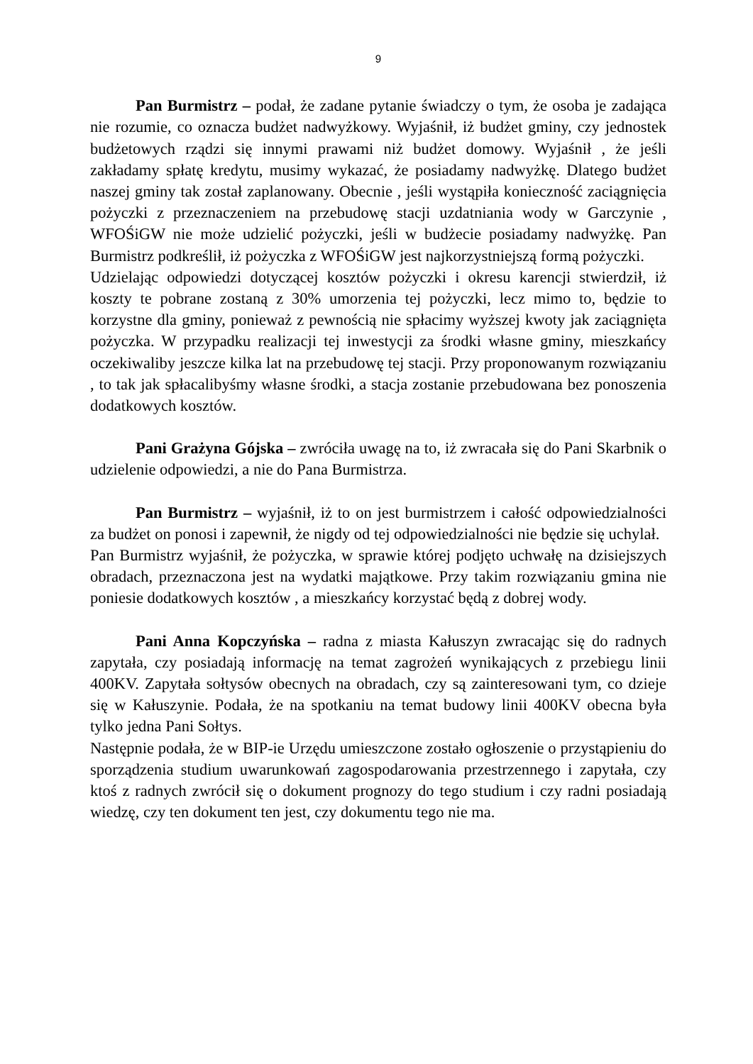9
Pan Burmistrz – podał, że zadane pytanie świadczy o tym, że osoba je zadająca nie rozumie, co oznacza budżet nadwyżkowy. Wyjaśnił, iż budżet gminy, czy jednostek budżetowych rządzi się innymi prawami niż budżet domowy. Wyjaśnił , że jeśli zakładamy spłatę kredytu, musimy wykazać, że posiadamy nadwyżkę. Dlatego budżet naszej gminy tak został zaplanowany. Obecnie , jeśli wystąpiła konieczność zaciągnięcia pożyczki z przeznaczeniem na przebudowę stacji uzdatniania wody w Garczynie , WFOŚiGW nie może udzielić pożyczki, jeśli w budżecie posiadamy nadwyżkę. Pan Burmistrz podkreślił, iż pożyczka z WFOŚiGW jest najkorzystniejszą formą pożyczki.
Udzielając odpowiedzi dotyczącej kosztów pożyczki i okresu karencji stwierdził, iż koszty te pobrane zostaną z 30% umorzenia tej pożyczki, lecz mimo to, będzie to korzystne dla gminy, ponieważ z pewnością nie spłacimy wyższej kwoty jak zaciągnięta pożyczka. W przypadku realizacji tej inwestycji za środki własne gminy, mieszkańcy oczekiwaliby jeszcze kilka lat na przebudowę tej stacji. Przy proponowanym rozwiązaniu , to tak jak spłacalibyśmy własne środki, a stacja zostanie przebudowana bez ponoszenia dodatkowych kosztów.
Pani Grażyna Gójska – zwróciła uwagę na to, iż zwracała się do Pani Skarbnik o udzielenie odpowiedzi, a nie do Pana Burmistrza.
Pan Burmistrz – wyjaśnił, iż to on jest burmistrzem i całość odpowiedzialności za budżet on ponosi i zapewnił, że nigdy od tej odpowiedzialności nie będzie się uchylał.
Pan Burmistrz wyjaśnił, że pożyczka, w sprawie której podjęto uchwałę na dzisiejszych obradach, przeznaczona jest na wydatki majątkowe. Przy takim rozwiązaniu gmina nie poniesie dodatkowych kosztów , a mieszkańcy korzystać będą z dobrej wody.
Pani Anna Kopczyńska – radna z miasta Kałuszyn zwracając się do radnych zapytała, czy posiadają informację na temat zagrożeń wynikających z przebiegu linii 400KV. Zapytała sołtysów obecnych na obradach, czy są zainteresowani tym, co dzieje się w Kałuszynie. Podała, że na spotkaniu na temat budowy linii 400KV obecna była tylko jedna Pani Sołtys.
Następnie podała, że w BIP-ie Urzędu umieszczone zostało ogłoszenie o przystąpieniu do sporządzenia studium uwarunkowań zagospodarowania przestrzennego i zapytała, czy ktoś z radnych zwrócił się o dokument prognozy do tego studium i czy radni posiadają wiedzę, czy ten dokument ten jest, czy dokumentu tego nie ma.